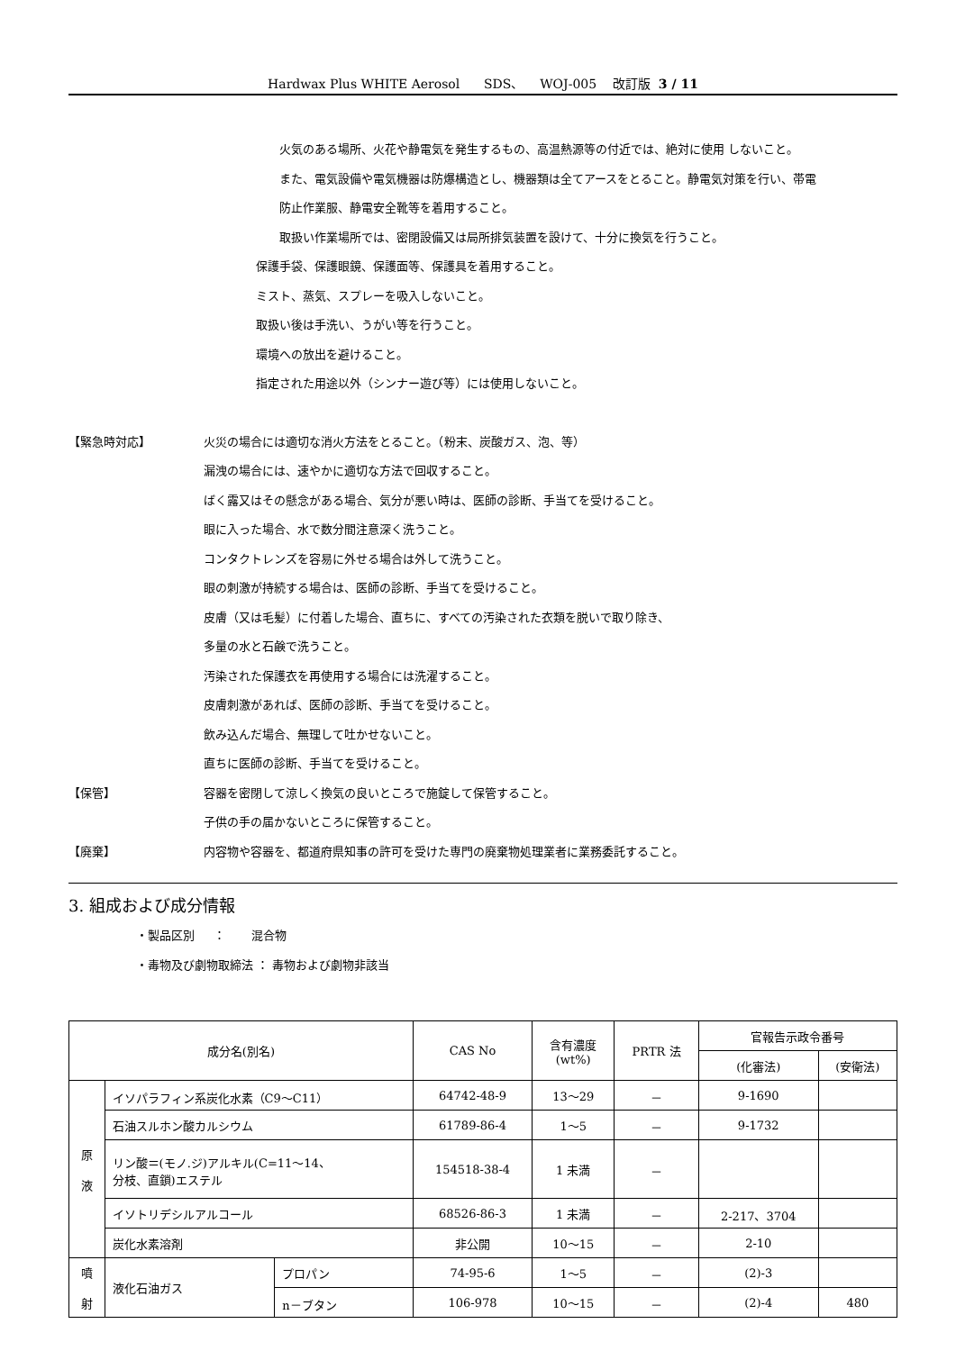Hardwax Plus WHITE Aerosol SDS、 WOJ-005 改訂版 3 / 11
火気のある場所、火花や静電気を発生するもの、高温熱源等の付近では、絶対に使用 しないこと。
また、電気設備や電気機器は防爆構造とし、機器類は全てアースをとること。静電気対策を行い、帯電
防止作業服、静電安全靴等を着用すること。
取扱い作業場所では、密閉設備又は局所排気装置を設けて、十分に換気を行うこと。
保護手袋、保護眼鏡、保護面等、保護具を着用すること。
ミスト、蒸気、スプレーを吸入しないこと。
取扱い後は手洗い、うがい等を行うこと。
環境への放出を避けること。
指定された用途以外（シンナー遊び等）には使用しないこと。
【緊急時対応】
火災の場合には適切な消火方法をとること。（粉末、炭酸ガス、泡、等）
漏洩の場合には、速やかに適切な方法で回収すること。
ばく露又はその懸念がある場合、気分が悪い時は、医師の診断、手当てを受けること。
眼に入った場合、水で数分間注意深く洗うこと。
コンタクトレンズを容易に外せる場合は外して洗うこと。
眼の刺激が持続する場合は、医師の診断、手当てを受けること。
皮膚（又は毛髪）に付着した場合、直ちに、すべての汚染された衣類を脱いで取り除き、
多量の水と石鹸で洗うこと。
汚染された保護衣を再使用する場合には洗濯すること。
皮膚刺激があれば、医師の診断、手当てを受けること。
飲み込んだ場合、無理して吐かせないこと。
直ちに医師の診断、手当てを受けること。
【保管】
容器を密閉して涼しく換気の良いところで施錠して保管すること。
子供の手の届かないところに保管すること。
【廃棄】
内容物や容器を、都道府県知事の許可を受けた専門の廃棄物処理業者に業務委託すること。
3. 組成および成分情報
・製品区別 ： 混合物
・毒物及び劇物取締法 ： 毒物および劇物非該当
| 成分名(別名) | | | CAS No | 含有濃度 (wt%) | PRTR 法 | 官報告示政令番号 | |
| --- | --- | --- | --- | --- | --- | --- | --- |
| | | | | | | (化審法) | (安衛法) |
| 原 液 | イソパラフィン系炭化水素（C9～C11） | | 64742-48-9 | 13～29 | － | 9-1690 | |
| | 石油スルホン酸カルシウム | | 61789-86-4 | 1～5 | － | 9-1732 | |
| | リン酸＝(モノ.ジ)アルキル(C=11～14、 分枝、直鎖)エステル | | 154518-38-4 | 1 未満 | － | | |
| | イソトリデシルアルコール | | 68526-86-3 | 1 未満 | － | 2-217、3704 | |
| | 炭化水素溶剤 | | 非公開 | 10～15 | － | 2-10 | |
| 噴 射 | 液化石油ガス | プロパン | 74-95-6 | 1～5 | － | (2)-3 | |
| | | n－ブタン | 106-978 | 10～15 | － | (2)-4 | 480 |